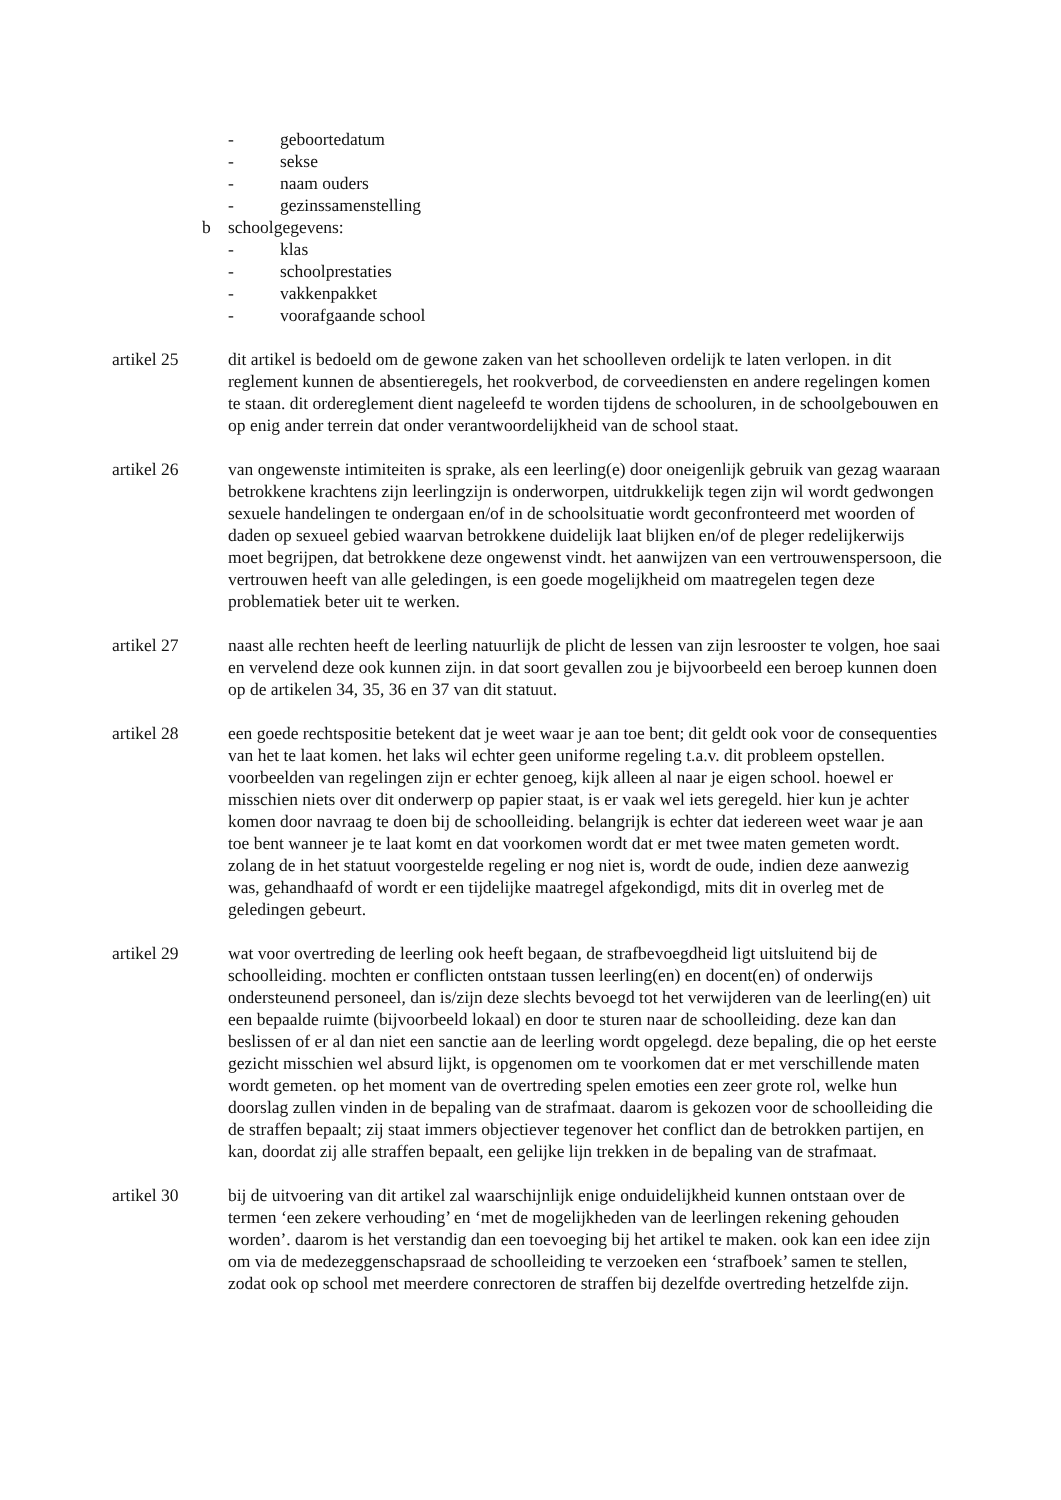- geboortedatum
- sekse
- naam ouders
- gezinssamenstelling
b schoolgegevens:
- klas
- schoolprestaties
- vakkenpakket
- voorafgaande school
artikel 25 dit artikel is bedoeld om de gewone zaken van het schoolleven ordelijk te laten verlopen. in dit reglement kunnen de absentieregels, het rookverbod, de corveediensten en andere regelingen komen te staan. dit ordereglement dient nageleefd te worden tijdens de schooluren, in de schoolgebouwen en op enig ander terrein dat onder verantwoordelijkheid van de school staat.
artikel 26 van ongewenste intimiteiten is sprake, als een leerling(e) door oneigenlijk gebruik van gezag waaraan betrokkene krachtens zijn leerlingzijn is onderworpen, uitdrukkelijk tegen zijn wil wordt gedwongen sexuele handelingen te ondergaan en/of in de schoolsituatie wordt geconfronteerd met woorden of daden op sexueel gebied waarvan betrokkene duidelijk laat blijken en/of de pleger redelijkerwijs moet begrijpen, dat betrokkene deze ongewenst vindt. het aanwijzen van een vertrouwenspersoon, die vertrouwen heeft van alle geledingen, is een goede mogelijkheid om maatregelen tegen deze problematiek beter uit te werken.
artikel 27 naast alle rechten heeft de leerling natuurlijk de plicht de lessen van zijn lesrooster te volgen, hoe saai en vervelend deze ook kunnen zijn. in dat soort gevallen zou je bijvoorbeeld een beroep kunnen doen op de artikelen 34, 35, 36 en 37 van dit statuut.
artikel 28 een goede rechtspositie betekent dat je weet waar je aan toe bent; dit geldt ook voor de consequenties van het te laat komen. het laks wil echter geen uniforme regeling t.a.v. dit probleem opstellen. voorbeelden van regelingen zijn er echter genoeg, kijk alleen al naar je eigen school. hoewel er misschien niets over dit onderwerp op papier staat, is er vaak wel iets geregeld. hier kun je achter komen door navraag te doen bij de schoolleiding. belangrijk is echter dat iedereen weet waar je aan toe bent wanneer je te laat komt en dat voorkomen wordt dat er met twee maten gemeten wordt. zolang de in het statuut voorgestelde regeling er nog niet is, wordt de oude, indien deze aanwezig was, gehandhaafd of wordt er een tijdelijke maatregel afgekondigd, mits dit in overleg met de geledingen gebeurt.
artikel 29 wat voor overtreding de leerling ook heeft begaan, de strafbevoegdheid ligt uitsluitend bij de schoolleiding. mochten er conflicten ontstaan tussen leerling(en) en docent(en) of onderwijs ondersteunend personeel, dan is/zijn deze slechts bevoegd tot het verwijderen van de leerling(en) uit een bepaalde ruimte (bijvoorbeeld lokaal) en door te sturen naar de schoolleiding. deze kan dan beslissen of er al dan niet een sanctie aan de leerling wordt opgelegd. deze bepaling, die op het eerste gezicht misschien wel absurd lijkt, is opgenomen om te voorkomen dat er met verschillende maten wordt gemeten. op het moment van de overtreding spelen emoties een zeer grote rol, welke hun doorslag zullen vinden in de bepaling van de strafmaat. daarom is gekozen voor de schoolleiding die de straffen bepaalt; zij staat immers objectiever tegenover het conflict dan de betrokken partijen, en kan, doordat zij alle straffen bepaalt, een gelijke lijn trekken in de bepaling van de strafmaat.
artikel 30 bij de uitvoering van dit artikel zal waarschijnlijk enige onduidelijkheid kunnen ontstaan over de termen ‘een zekere verhouding’ en ‘met de mogelijkheden van de leerlingen rekening gehouden worden’. daarom is het verstandig dan een toevoeging bij het artikel te maken. ook kan een idee zijn om via de medezeggenschapsraad de schoolleiding te verzoeken een ‘strafboek’ samen te stellen, zodat ook op school met meerdere conrectoren de straffen bij dezelfde overtreding hetzelfde zijn.